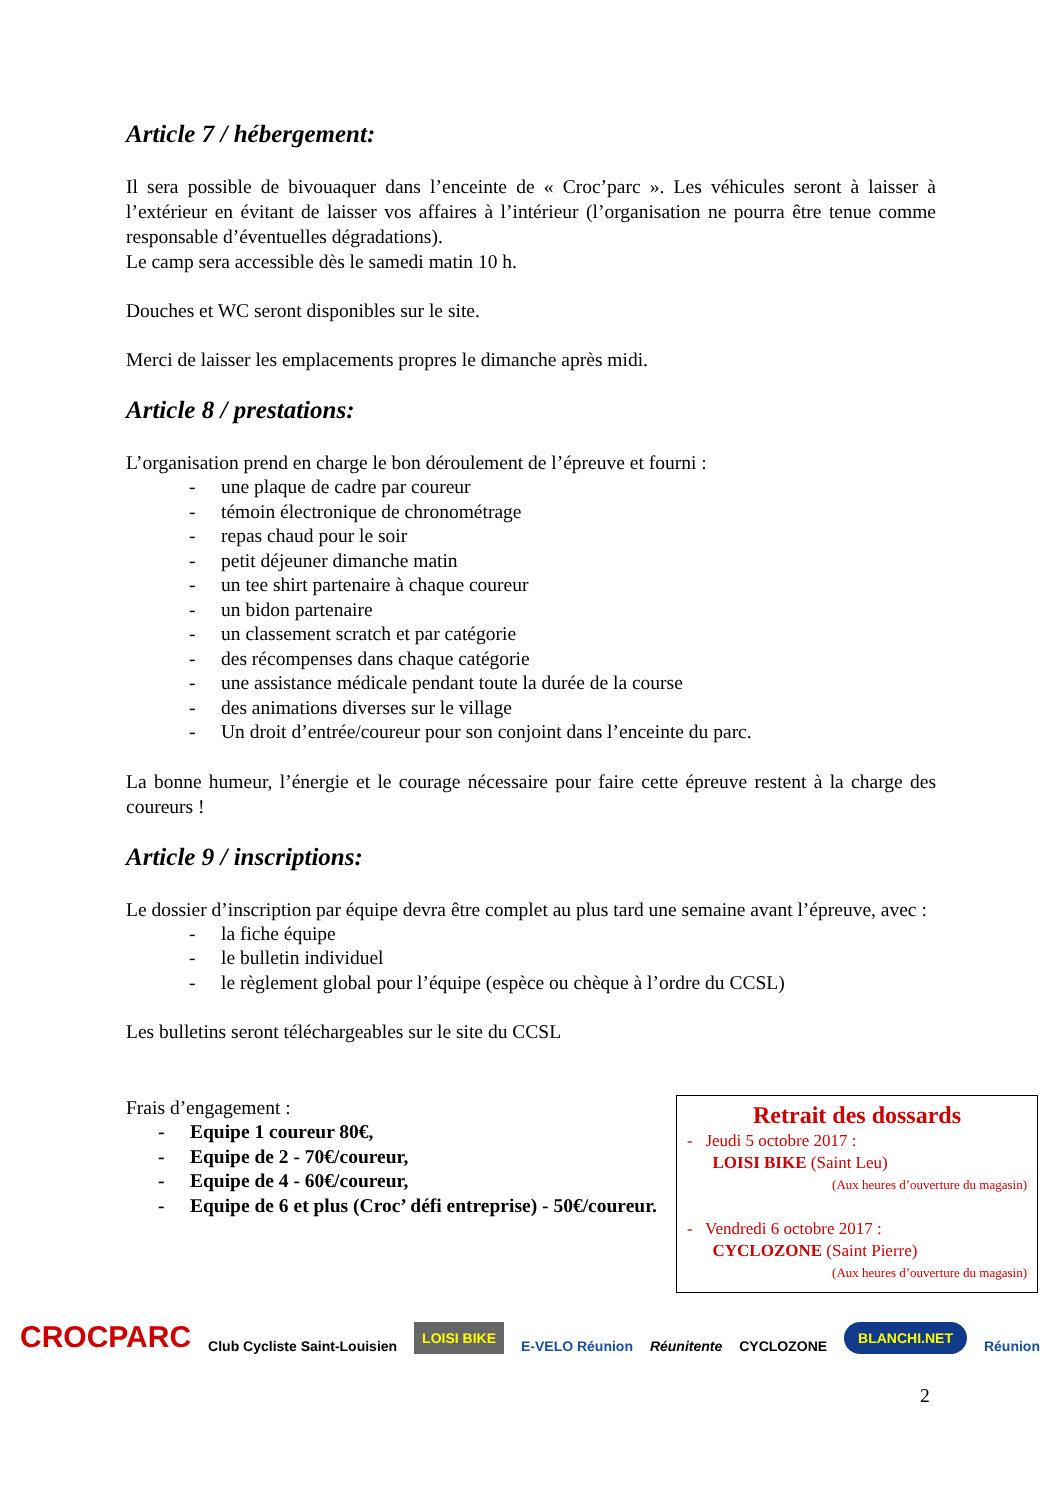Article 7 / hébergement:
Il sera possible de bivouaquer dans l’enceinte de « Croc’parc ». Les véhicules seront à laisser à l’extérieur en évitant de laisser vos affaires à l’intérieur (l’organisation ne pourra être tenue comme responsable d’éventuelles dégradations).
Le camp sera accessible dès le samedi matin 10 h.
Douches et WC seront disponibles sur le site.
Merci de laisser les emplacements propres le dimanche après midi.
Article 8 / prestations:
L’organisation prend en charge le bon déroulement de l’épreuve et fourni :
- une plaque de cadre par coureur
- témoin électronique de chronométrage
- repas chaud pour le soir
- petit déjeuner dimanche matin
- un tee shirt partenaire à chaque coureur
- un bidon partenaire
- un classement scratch et par catégorie
- des récompenses dans chaque catégorie
- une assistance médicale pendant toute la durée de la course
- des animations diverses sur le village
- Un droit d’entrée/coureur pour son conjoint dans l’enceinte du parc.
La bonne humeur, l’énergie et le courage nécessaire pour faire cette épreuve restent à la charge des coureurs !
Article 9 / inscriptions:
Le dossier d’inscription par équipe devra être complet au plus tard une semaine avant l’épreuve, avec :
- la fiche équipe
- le bulletin individuel
- le règlement global pour l’équipe (espèce ou chèque à l’ordre du CCSL)
Les bulletins seront téléchargeables sur le site du CCSL
Frais d’engagement :
- Equipe 1 coureur 80€,
- Equipe de 2 - 70€/coureur,
- Equipe de 4 - 60€/coureur,
- Equipe de 6 et plus (Croc’ défi entreprise) - 50€/coureur.
Retrait des dossards
- Jeudi 5 octobre 2017 :
LOISI BIKE (Saint Leu)
(Aux heures d’ouverture du magasin)
- Vendredi 6 octobre 2017 :
CYCLOZONE (Saint Pierre)
(Aux heures d’ouverture du magasin)
2
CROCPARC
Club Cycliste Saint-Louisien
LOISI BIKE
E-VELO Réunion
Réunitente
CYCLOZONE
BLANCHI.NET
Réunion